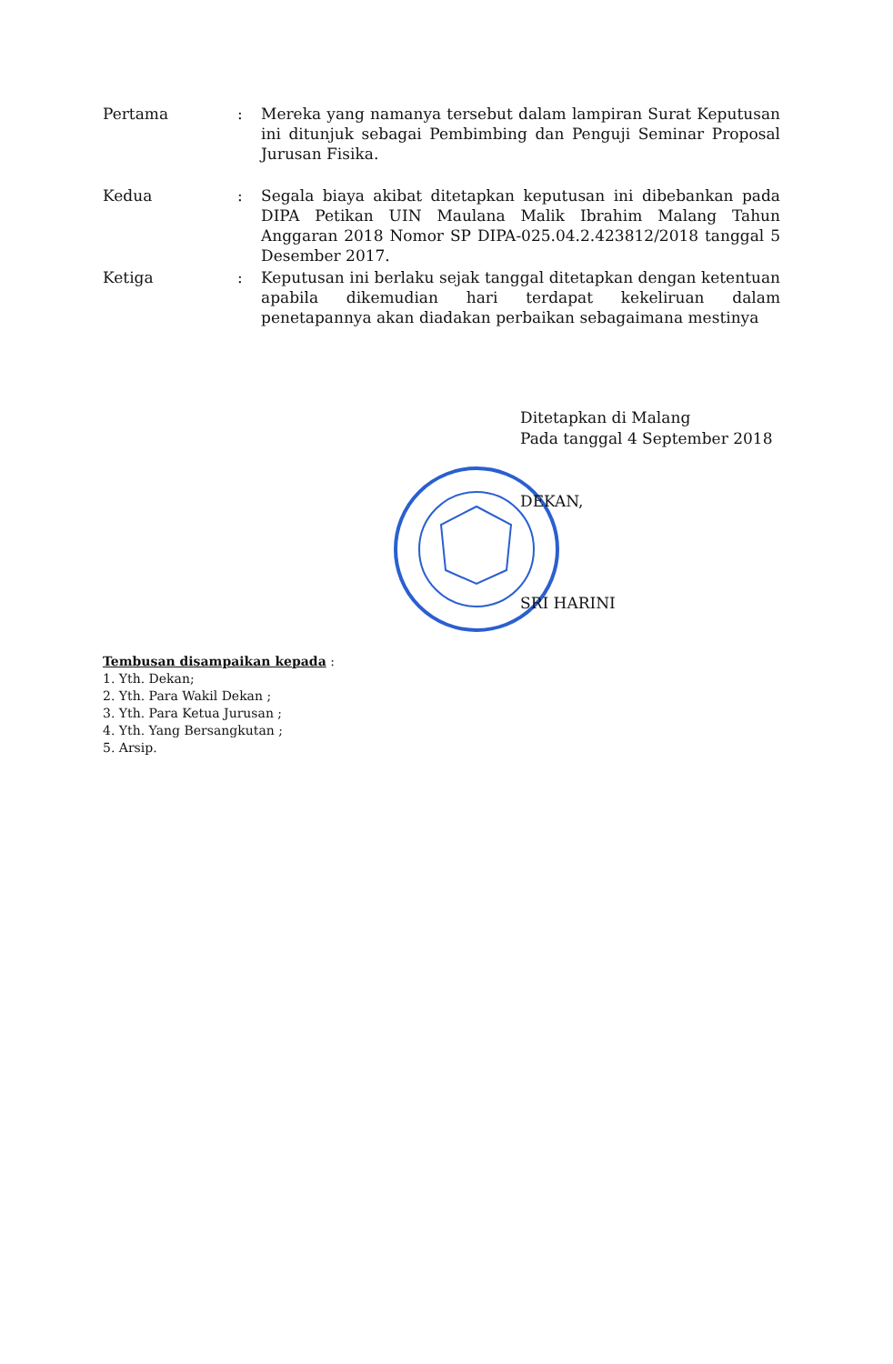Pertama : Mereka yang namanya tersebut dalam lampiran Surat Keputusan ini ditunjuk sebagai Pembimbing dan Penguji Seminar Proposal Jurusan Fisika.
Kedua : Segala biaya akibat ditetapkan keputusan ini dibebankan pada DIPA Petikan UIN Maulana Malik Ibrahim Malang Tahun Anggaran 2018 Nomor SP DIPA-025.04.2.423812/2018 tanggal 5 Desember 2017.
Ketiga : Keputusan ini berlaku sejak tanggal ditetapkan dengan ketentuan apabila dikemudian hari terdapat kekeliruan dalam penetapannya akan diadakan perbaikan sebagaimana mestinya
Ditetapkan di Malang
Pada tanggal 4 September 2018
DEKAN,
SRI HARINI
Tembusan disampaikan kepada :
1. Yth. Dekan;
2. Yth. Para Wakil Dekan ;
3. Yth. Para Ketua Jurusan ;
4. Yth. Yang Bersangkutan ;
5. Arsip.